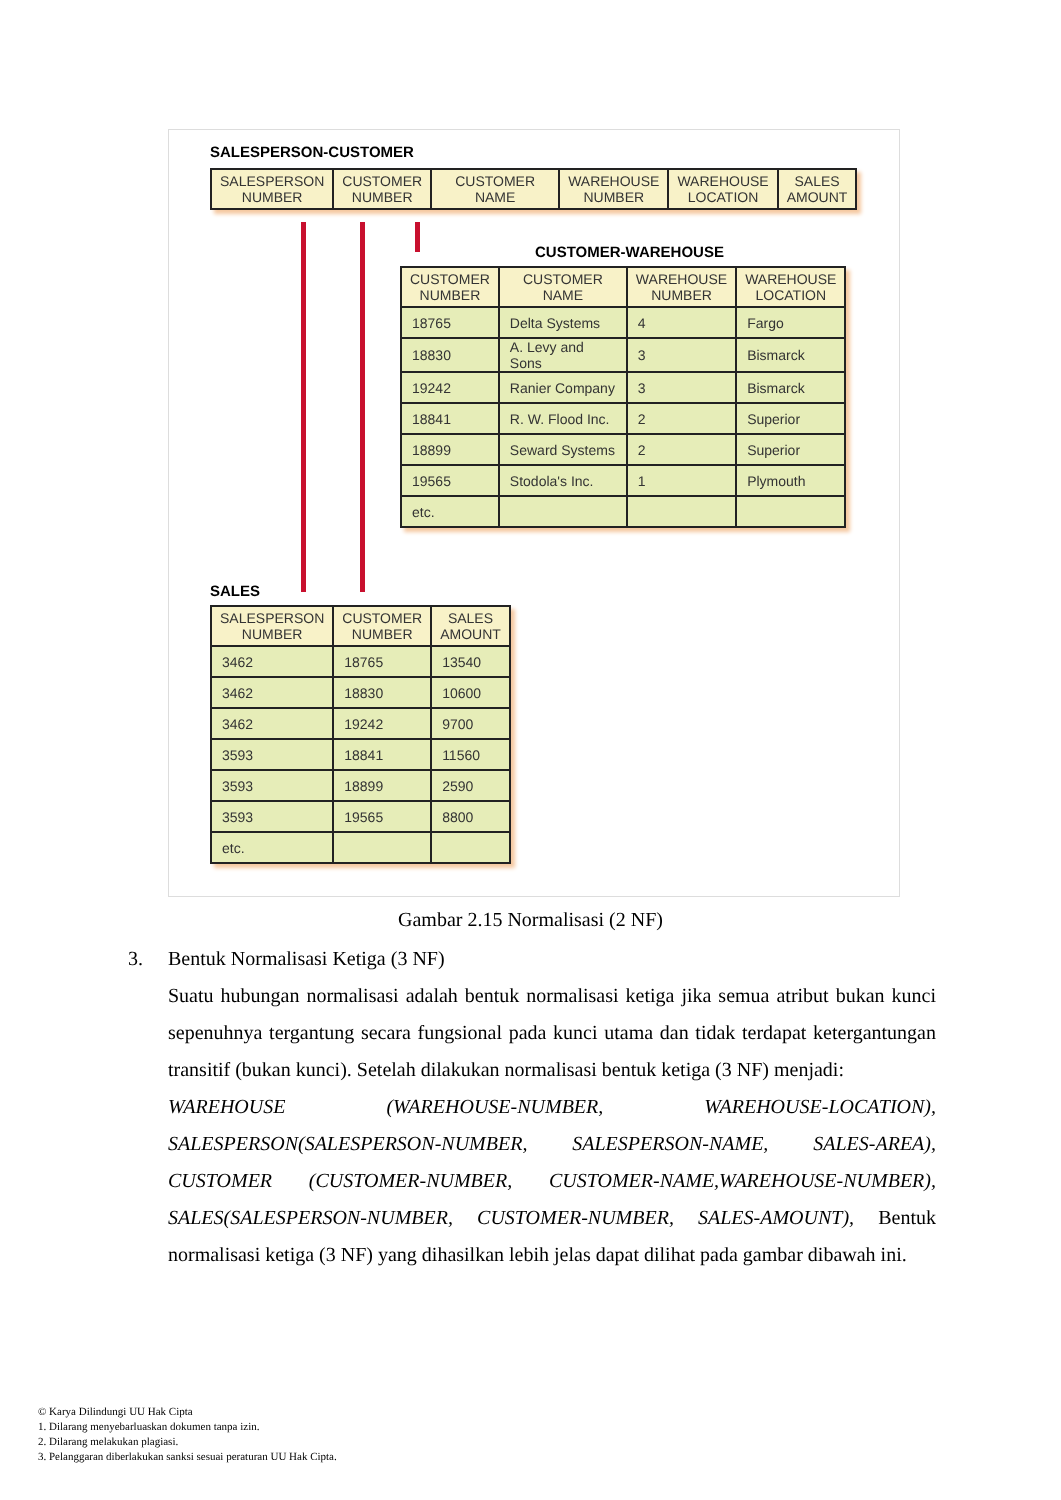SALESPERSON-CUSTOMER
| SALESPERSON NUMBER | CUSTOMER NUMBER | CUSTOMER NAME | WAREHOUSE NUMBER | WAREHOUSE LOCATION | SALES AMOUNT |
| --- | --- | --- | --- | --- | --- |
CUSTOMER-WAREHOUSE
| CUSTOMER NUMBER | CUSTOMER NAME | WAREHOUSE NUMBER | WAREHOUSE LOCATION |
| --- | --- | --- | --- |
| 18765 | Delta Systems | 4 | Fargo |
| 18830 | A. Levy and Sons | 3 | Bismarck |
| 19242 | Ranier Company | 3 | Bismarck |
| 18841 | R. W. Flood Inc. | 2 | Superior |
| 18899 | Seward Systems | 2 | Superior |
| 19565 | Stodola's Inc. | 1 | Plymouth |
| etc. | | | |
SALES
| SALESPERSON NUMBER | CUSTOMER NUMBER | SALES AMOUNT |
| --- | --- | --- |
| 3462 | 18765 | 13540 |
| 3462 | 18830 | 10600 |
| 3462 | 19242 | 9700 |
| 3593 | 18841 | 11560 |
| 3593 | 18899 | 2590 |
| 3593 | 19565 | 8800 |
| etc. | | |
Gambar 2.15 Normalisasi (2 NF)
3.
Bentuk Normalisasi Ketiga (3 NF)
Suatu hubungan normalisasi adalah bentuk normalisasi ketiga jika semua atribut bukan kunci sepenuhnya tergantung secara fungsional pada kunci utama dan tidak terdapat ketergantungan transitif (bukan kunci). Setelah dilakukan normalisasi bentuk ketiga (3 NF) menjadi:
WAREHOUSE (WAREHOUSE-NUMBER, WAREHOUSE-LOCATION), SALESPERSON(SALESPERSON-NUMBER, SALESPERSON-NAME, SALES-AREA), CUSTOMER (CUSTOMER-NUMBER, CUSTOMER-NAME,WAREHOUSE-NUMBER), SALES(SALESPERSON-NUMBER, CUSTOMER-NUMBER, SALES-AMOUNT), Bentuk normalisasi ketiga (3 NF) yang dihasilkan lebih jelas dapat dilihat pada gambar dibawah ini.
© Karya Dilindungi UU Hak Cipta
1. Dilarang menyebarluaskan dokumen tanpa izin.
2. Dilarang melakukan plagiasi.
3. Pelanggaran diberlakukan sanksi sesuai peraturan UU Hak Cipta.